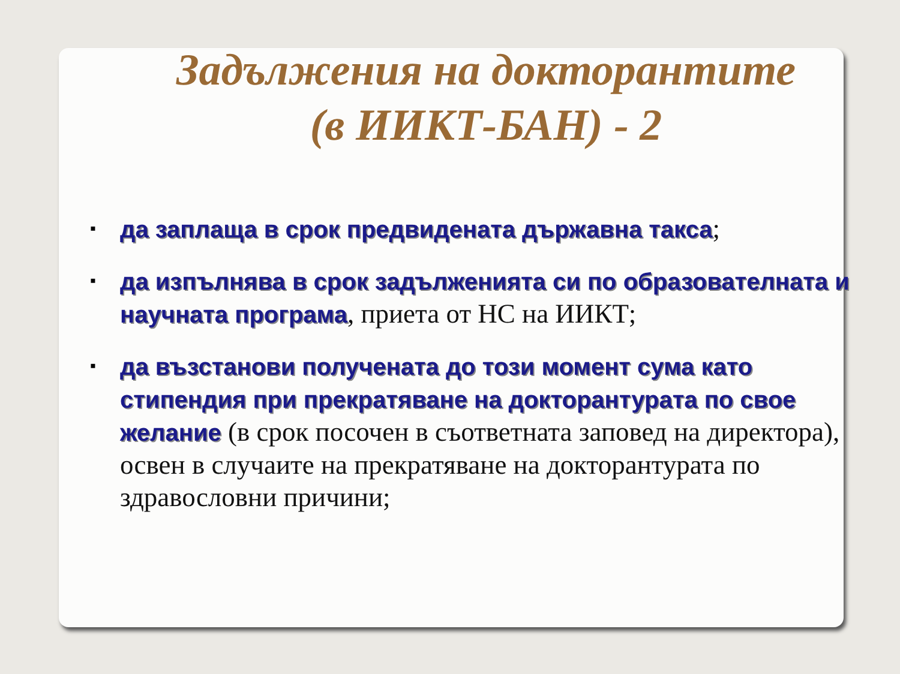Задължения на докторантите
(в ИИКТ-БАН) - 2
▪ да заплаща в срок предвидената държавна такса;
▪ да изпълнява в срок задълженията си по образователната и научната програма, приета от НС на ИИКТ;
▪ да възстанови получената до този момент сума като стипендия при прекратяване на докторантурата по свое желание (в срок посочен в съответната заповед на директора), освен в случаите на прекратяване на докторантурата по здравословни причини;